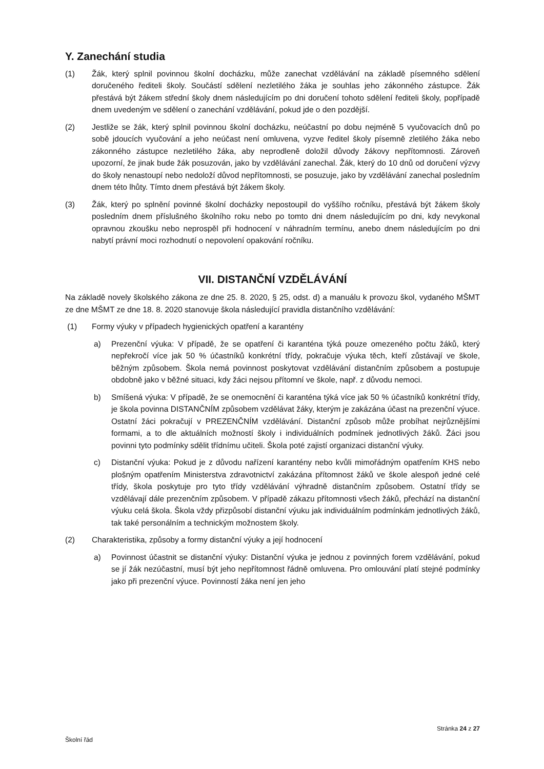Y. Zanechání studia
(1) Žák, který splnil povinnou školní docházku, může zanechat vzdělávání na základě písemného sdělení doručeného řediteli školy. Součástí sdělení nezletilého žáka je souhlas jeho zákonného zástupce. Žák přestává být žákem střední školy dnem následujícím po dni doručení tohoto sdělení řediteli školy, popřípadě dnem uvedeným ve sdělení o zanechání vzdělávání, pokud jde o den pozdější.
(2) Jestliže se žák, který splnil povinnou školní docházku, neúčastní po dobu nejméně 5 vyučovacích dnů po sobě jdoucích vyučování a jeho neúčast není omluvena, vyzve ředitel školy písemně zletilého žáka nebo zákonného zástupce nezletilého žáka, aby neprodleně doložil důvody žákovy nepřítomnosti. Zároveň upozorní, že jinak bude žák posuzován, jako by vzdělávání zanechal. Žák, který do 10 dnů od doručení výzvy do školy nenastoupí nebo nedoloží důvod nepřítomnosti, se posuzuje, jako by vzdělávání zanechal posledním dnem této lhůty. Tímto dnem přestává být žákem školy.
(3) Žák, který po splnění povinné školní docházky nepostoupil do vyššího ročníku, přestává být žákem školy posledním dnem příslušného školního roku nebo po tomto dni dnem následujícím po dni, kdy nevykonal opravnou zkoušku nebo neprospěl při hodnocení v náhradním termínu, anebo dnem následujícím po dni nabytí právní moci rozhodnutí o nepovolení opakování ročníku.
VII. DISTANČNÍ VZDĚLÁVÁNÍ
Na základě novely školského zákona ze dne 25. 8. 2020, § 25, odst. d) a manuálu k provozu škol, vydaného MŠMT ze dne MŠMT ze dne 18. 8. 2020 stanovuje škola následující pravidla distančního vzdělávání:
(1) Formy výuky v případech hygienických opatření a karantény
a) Prezenční výuka: V případě, že se opatření či karanténa týká pouze omezeného počtu žáků, který nepřekročí více jak 50 % účastníků konkrétní třídy, pokračuje výuka těch, kteří zůstávají ve škole, běžným způsobem. Škola nemá povinnost poskytovat vzdělávání distančním způsobem a postupuje obdobně jako v běžné situaci, kdy žáci nejsou přítomní ve škole, např. z důvodu nemoci.
b) Smíšená výuka: V případě, že se onemocnění či karanténa týká více jak 50 % účastníků konkrétní třídy, je škola povinna DISTANČNÍM způsobem vzdělávat žáky, kterým je zakázána účast na prezenční výuce. Ostatní žáci pokračují v PREZENČNÍM vzdělávání. Distanční způsob může probíhat nejrůznějšími formami, a to dle aktuálních možností školy i individuálních podmínek jednotlivých žáků. Žáci jsou povinni tyto podmínky sdělit třídnímu učiteli. Škola poté zajistí organizaci distanční výuky.
c) Distanční výuka: Pokud je z důvodu nařízení karantény nebo kvůli mimořádným opatřením KHS nebo plošným opatřením Ministerstva zdravotnictví zakázána přítomnost žáků ve škole alespoň jedné celé třídy, škola poskytuje pro tyto třídy vzdělávání výhradně distančním způsobem. Ostatní třídy se vzdělávají dále prezenčním způsobem. V případě zákazu přítomnosti všech žáků, přechází na distanční výuku celá škola. Škola vždy přizpůsobí distanční výuku jak individuálním podmínkám jednotlivých žáků, tak také personálním a technickým možnostem školy.
(2) Charakteristika, způsoby a formy distanční výuky a její hodnocení
a) Povinnost účastnit se distanční výuky: Distanční výuka je jednou z povinných forem vzdělávání, pokud se jí žák nezúčastní, musí být jeho nepřítomnost řádně omluvena. Pro omlouvání platí stejné podmínky jako při prezenční výuce. Povinností žáka není jen jeho
Stránka 24 z 27
Školní řád